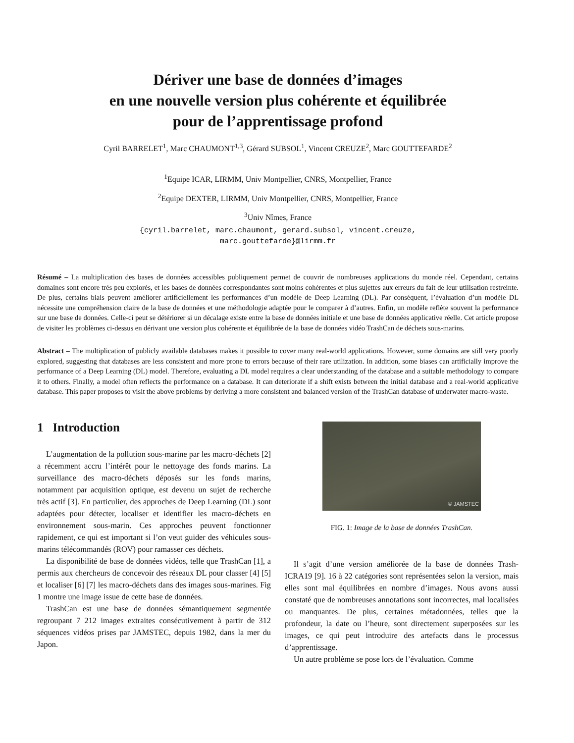Dériver une base de données d’images
en une nouvelle version plus cohérente et équilibrée
pour de l’apprentissage profond
Cyril BARRELET<sup>1</sup>, Marc CHAUMONT<sup>1,3</sup>, Gérard SUBSOL<sup>1</sup>, Vincent CREUZE<sup>2</sup>, Marc GOUTTEFARDE<sup>2</sup>
<sup>1</sup> Equipe ICAR, LIRMM, Univ Montpellier, CNRS, Montpellier, France
<sup>2</sup> Equipe DEXTER, LIRMM, Univ Montpellier, CNRS, Montpellier, France
<sup>3</sup> Univ Nîmes, France
{cyril.barrelet, marc.chaumont, gerard.subsol, vincent.creuze,
marc.gouttefarde}@lirmm.fr
Résumé – La multiplication des bases de données accessibles publiquement permet de couvrir de nombreuses applications du monde réel. Cependant, certains domaines sont encore très peu explorés, et les bases de données correspondantes sont moins cohérentes et plus sujettes aux erreurs du fait de leur utilisation restreinte. De plus, certains biais peuvent améliorer artificiellement les performances d’un modèle de Deep Learning (DL). Par conséquent, l’évaluation d’un modèle DL nécessite une compréhension claire de la base de données et une méthodologie adaptée pour le comparer à d’autres. Enfin, un modèle reflète souvent la performance sur une base de données. Celle-ci peut se détériorer si un décalage existe entre la base de données initiale et une base de données applicative réelle. Cet article propose de visiter les problèmes ci-dessus en dérivant une version plus cohérente et équilibrée de la base de données vidéo TrashCan de déchets sous-marins.
Abstract – The multiplication of publicly available databases makes it possible to cover many real-world applications. However, some domains are still very poorly explored, suggesting that databases are less consistent and more prone to errors because of their rare utilization. In addition, some biases can artificially improve the performance of a Deep Learning (DL) model. Therefore, evaluating a DL model requires a clear understanding of the database and a suitable methodology to compare it to others. Finally, a model often reflects the performance on a database. It can deteriorate if a shift exists between the initial database and a real-world applicative database. This paper proposes to visit the above problems by deriving a more consistent and balanced version of the TrashCan database of underwater macro-waste.
1 Introduction
L’augmentation de la pollution sous-marine par les macro-déchets [2] a récemment accru l’intérêt pour le nettoyage des fonds marins. La surveillance des macro-déchets déposés sur les fonds marins, notamment par acquisition optique, est devenu un sujet de recherche très actif [3]. En particulier, des approches de Deep Learning (DL) sont adaptées pour détecter, localiser et identifier les macro-déchets en environnement sous-marin. Ces approches peuvent fonctionner rapidement, ce qui est important si l’on veut guider des véhicules sous-marins télécommandés (ROV) pour ramasser ces déchets.
La disponibilité de base de données vidéos, telle que TrashCan [1], a permis aux chercheurs de concevoir des réseaux DL pour classer [4] [5] et localiser [6] [7] les macro-déchets dans des images sous-marines. Fig 1 montre une image issue de cette base de données.
TrashCan est une base de données sémantiquement segmentée regroupant 7 212 images extraites consécutivement à partir de 312 séquences vidéos prises par JAMSTEC, depuis 1982, dans la mer du Japon.
© JAMSTEC
FIG. 1: Image de la base de données TrashCan.
Il s’agit d’une version améliorée de la base de données Trash-ICRA19 [9]. 16 à 22 catégories sont représentées selon la version, mais elles sont mal équilibrées en nombre d’images. Nous avons aussi constaté que de nombreuses annotations sont incorrectes, mal localisées ou manquantes. De plus, certaines métadonnées, telles que la profondeur, la date ou l’heure, sont directement superposées sur les images, ce qui peut introduire des artefacts dans le processus d’apprentissage.
Un autre problème se pose lors de l’évaluation. Comme